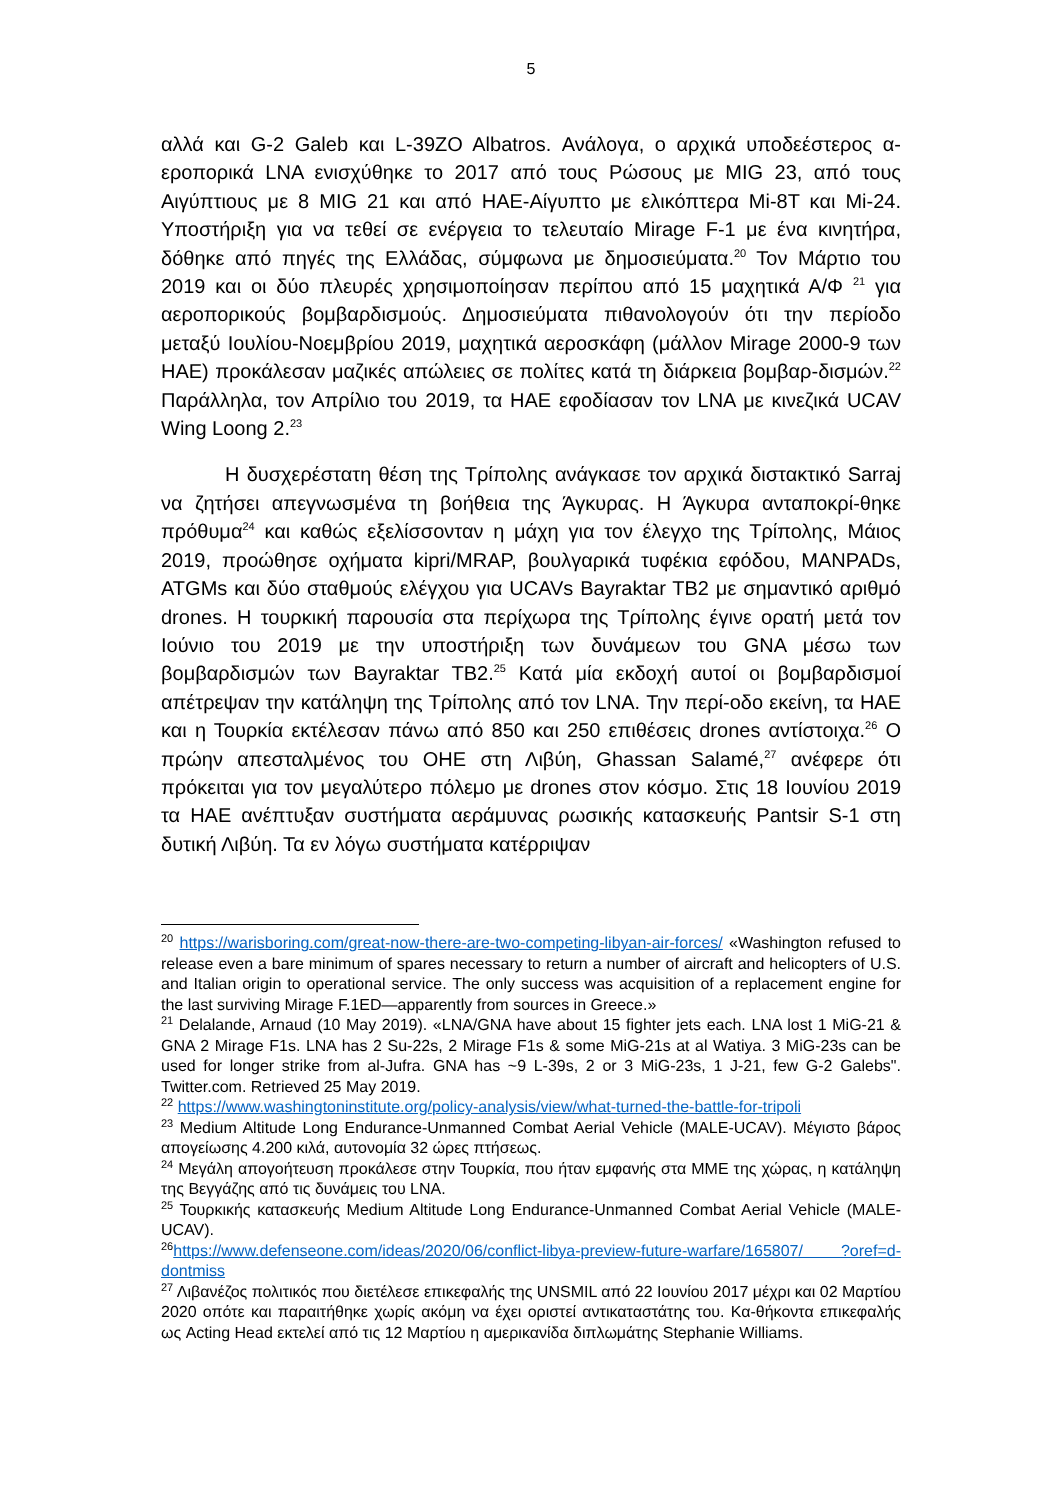5
αλλά και G-2 Galeb και L-39ZO Albatros. Ανάλογα, ο αρχικά υποδεέστερος α-εροπορικά LNA ενισχύθηκε το 2017 από τους Ρώσους με MIG 23, από τους Αιγύπτιους με 8 MIG 21 και από ΗΑΕ-Αίγυπτο με ελικόπτερα Mi-8T και Mi-24. Υποστήριξη για να τεθεί σε ενέργεια το τελευταίο Mirage F-1 με ένα κινητήρα, δόθηκε από πηγές της Ελλάδας, σύμφωνα με δημοσιεύματα.<sup>20</sup> Τον Μάρτιο του 2019 και οι δύο πλευρές χρησιμοποίησαν περίπου από 15 μαχητικά Α/Φ <sup>21</sup> για αεροπορικούς βομβαρδισμούς. Δημοσιεύματα πιθανολογούν ότι την περίοδο μεταξύ Ιουλίου-Νοεμβρίου 2019, μαχητικά αεροσκάφη (μάλλον Mirage 2000-9 των ΗΑΕ) προκάλεσαν μαζικές απώλειες σε πολίτες κατά τη διάρκεια βομβαρ-δισμών.<sup>22</sup> Παράλληλα, τον Απρίλιο του 2019, τα ΗΑΕ εφοδίασαν τον LNA με κινεζικά UCAV Wing Loong 2.<sup>23</sup>
Η δυσχερέστατη θέση της Τρίπολης ανάγκασε τον αρχικά διστακτικό Sarraj να ζητήσει απεγνωσμένα τη βοήθεια της Άγκυρας. Η Άγκυρα ανταποκρί-θηκε πρόθυμα<sup>24</sup> και καθώς εξελίσσονταν η μάχη για τον έλεγχο της Τρίπολης, Μάιος 2019, προώθησε οχήματα kipri/MRAP, βουλγαρικά τυφέκια εφόδου, MANPADs, ATGMs και δύο σταθμούς ελέγχου για UCAVs Bayraktar TB2 με σημαντικό αριθμό drones. Η τουρκική παρουσία στα περίχωρα της Τρίπολης έγινε ορατή μετά τον Ιούνιο του 2019 με την υποστήριξη των δυνάμεων του GNA μέσω των βομβαρδισμών των Bayraktar TB2.<sup>25</sup> Κατά μία εκδοχή αυτοί οι βομβαρδισμοί απέτρεψαν την κατάληψη της Τρίπολης από τον LNA. Την περί-οδο εκείνη, τα ΗΑΕ και η Τουρκία εκτέλεσαν πάνω από 850 και 250 επιθέσεις drones αντίστοιχα.<sup>26</sup> Ο πρώην απεσταλμένος του ΟΗΕ στη Λιβύη, Ghassan Salamé,<sup>27</sup> ανέφερε ότι πρόκειται για τον μεγαλύτερο πόλεμο με drones στον κόσμο. Στις 18 Ιουνίου 2019 τα ΗΑΕ ανέπτυξαν συστήματα αεράμυνας ρωσικής κατασκευής Pantsir S-1 στη δυτική Λιβύη. Τα εν λόγω συστήματα κατέρριψαν
<sup>20</sup> https://warisboring.com/great-now-there-are-two-competing-libyan-air-forces/ «Washington refused to release even a bare minimum of spares necessary to return a number of aircraft and helicopters of U.S. and Italian origin to operational service. The only success was acquisition of a replacement engine for the last surviving Mirage F.1ED—apparently from sources in Greece.»
<sup>21</sup> Delalande, Arnaud (10 May 2019). «LNA/GNA have about 15 fighter jets each. LNA lost 1 MiG-21 & GNA 2 Mirage F1s. LNA has 2 Su-22s, 2 Mirage F1s & some MiG-21s at al Watiya. 3 MiG-23s can be used for longer strike from al-Jufra. GNA has ~9 L-39s, 2 or 3 MiG-23s, 1 J-21, few G-2 Galebs". Twitter.com. Retrieved 25 May 2019.
<sup>22</sup> https://www.washingtoninstitute.org/policy-analysis/view/what-turned-the-battle-for-tripoli
<sup>23</sup> Medium Altitude Long Endurance-Unmanned Combat Aerial Vehicle (MALE-UCAV). Μέγιστο βάρος απογείωσης 4.200 κιλά, αυτονομία 32 ώρες πτήσεως.
<sup>24</sup> Μεγάλη απογοήτευση προκάλεσε στην Τουρκία, που ήταν εμφανής στα ΜΜΕ της χώρας, η κατάληψη της Βεγγάζης από τις δυνάμεις του LNA.
<sup>25</sup> Τουρκικής κατασκευής Medium Altitude Long Endurance-Unmanned Combat Aerial Vehicle (MALE-UCAV).
<sup>26</sup> https://www.defenseone.com/ideas/2020/06/conflict-libya-preview-future-warfare/165807/ ?oref=d-dontmiss
<sup>27</sup> Λιβανέζος πολιτικός που διετέλεσε επικεφαλής της UNSMIL από 22 Ιουνίου 2017 μέχρι και 02 Μαρτίου 2020 οπότε και παραιτήθηκε χωρίς ακόμη να έχει οριστεί αντικαταστάτης του. Κα-θήκοντα επικεφαλής ως Acting Head εκτελεί από τις 12 Μαρτίου η αμερικανίδα διπλωμάτης Stephanie Williams.